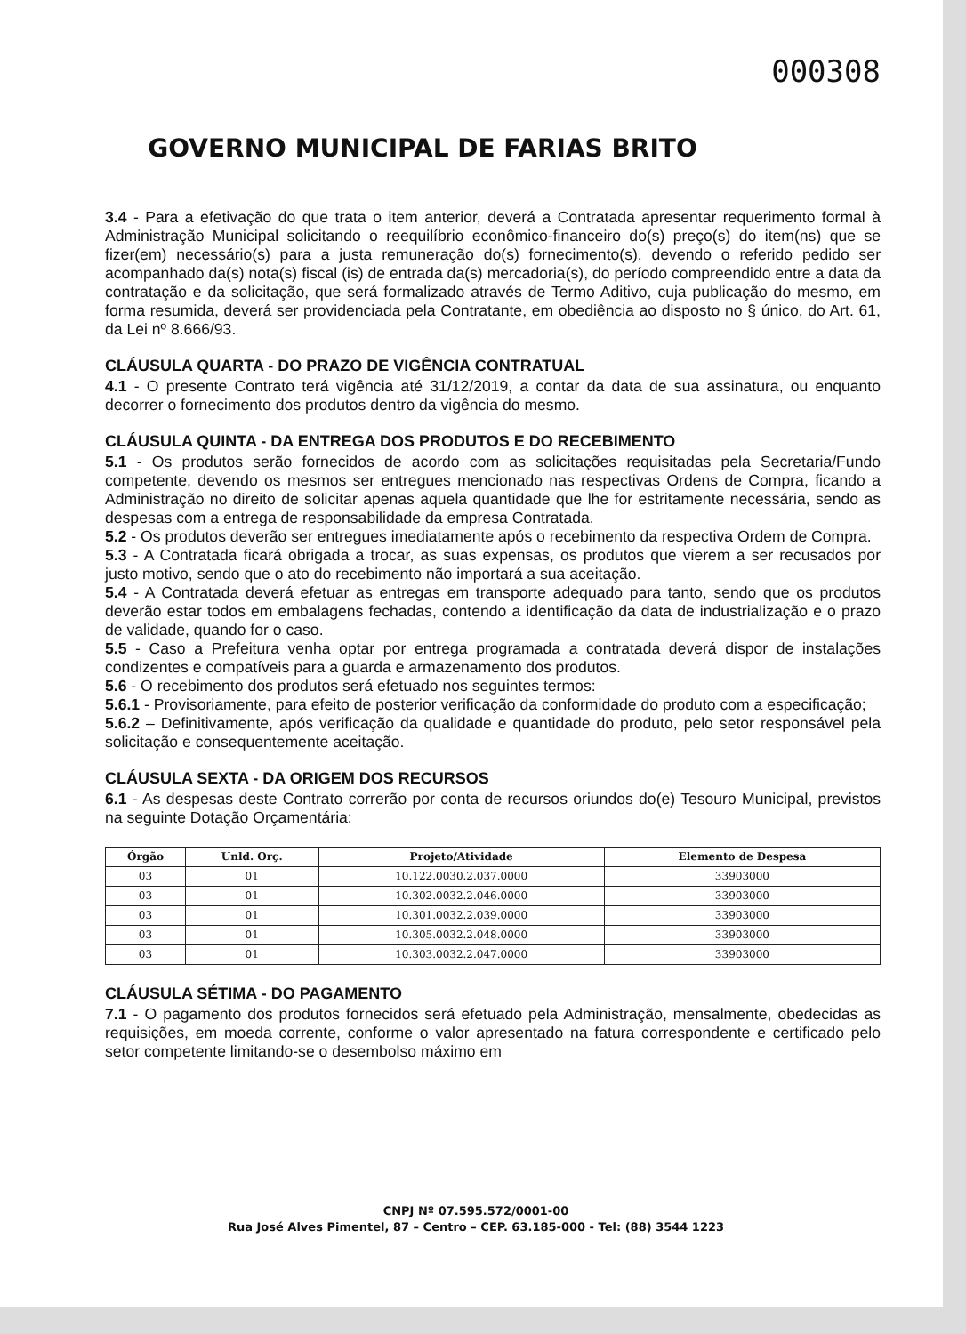000308
GOVERNO MUNICIPAL DE FARIAS BRITO
3.4 - Para a efetivação do que trata o item anterior, deverá a Contratada apresentar requerimento formal à Administração Municipal solicitando o reequilíbrio econômico-financeiro do(s) preço(s) do item(ns) que se fizer(em) necessário(s) para a justa remuneração do(s) fornecimento(s), devendo o referido pedido ser acompanhado da(s) nota(s) fiscal (is) de entrada da(s) mercadoria(s), do período compreendido entre a data da contratação e da solicitação, que será formalizado através de Termo Aditivo, cuja publicação do mesmo, em forma resumida, deverá ser providenciada pela Contratante, em obediência ao disposto no § único, do Art. 61, da Lei nº 8.666/93.
CLÁUSULA QUARTA - DO PRAZO DE VIGÊNCIA CONTRATUAL
4.1 - O presente Contrato terá vigência até 31/12/2019, a contar da data de sua assinatura, ou enquanto decorrer o fornecimento dos produtos dentro da vigência do mesmo.
CLÁUSULA QUINTA - DA ENTREGA DOS PRODUTOS E DO RECEBIMENTO
5.1 - Os produtos serão fornecidos de acordo com as solicitações requisitadas pela Secretaria/Fundo competente, devendo os mesmos ser entregues mencionado nas respectivas Ordens de Compra, ficando a Administração no direito de solicitar apenas aquela quantidade que lhe for estritamente necessária, sendo as despesas com a entrega de responsabilidade da empresa Contratada.
5.2 - Os produtos deverão ser entregues imediatamente após o recebimento da respectiva Ordem de Compra.
5.3 - A Contratada ficará obrigada a trocar, as suas expensas, os produtos que vierem a ser recusados por justo motivo, sendo que o ato do recebimento não importará a sua aceitação.
5.4 - A Contratada deverá efetuar as entregas em transporte adequado para tanto, sendo que os produtos deverão estar todos em embalagens fechadas, contendo a identificação da data de industrialização e o prazo de validade, quando for o caso.
5.5 - Caso a Prefeitura venha optar por entrega programada a contratada deverá dispor de instalações condizentes e compatíveis para a guarda e armazenamento dos produtos.
5.6 - O recebimento dos produtos será efetuado nos seguintes termos:
5.6.1 - Provisoriamente, para efeito de posterior verificação da conformidade do produto com a especificação;
5.6.2 – Definitivamente, após verificação da qualidade e quantidade do produto, pelo setor responsável pela solicitação e consequentemente aceitação.
CLÁUSULA SEXTA - DA ORIGEM DOS RECURSOS
6.1 - As despesas deste Contrato correrão por conta de recursos oriundos do(e) Tesouro Municipal, previstos na seguinte Dotação Orçamentária:
| Órgão | Unld. Orç. | Projeto/Atividade | Elemento de Despesa |
| --- | --- | --- | --- |
| 03 | 01 | 10.122.0030.2.037.0000 | 33903000 |
| 03 | 01 | 10.302.0032.2.046.0000 | 33903000 |
| 03 | 01 | 10.301.0032.2.039.0000 | 33903000 |
| 03 | 01 | 10.305.0032.2.048.0000 | 33903000 |
| 03 | 01 | 10.303.0032.2.047.0000 | 33903000 |
CLÁUSULA SÉTIMA - DO PAGAMENTO
7.1 - O pagamento dos produtos fornecidos será efetuado pela Administração, mensalmente, obedecidas as requisições, em moeda corrente, conforme o valor apresentado na fatura correspondente e certificado pelo setor competente limitando-se o desembolso máximo em
CNPJ Nº 07.595.572/0001-00
Rua José Alves Pimentel, 87 – Centro – CEP. 63.185-000 - Tel: (88) 3544 1223